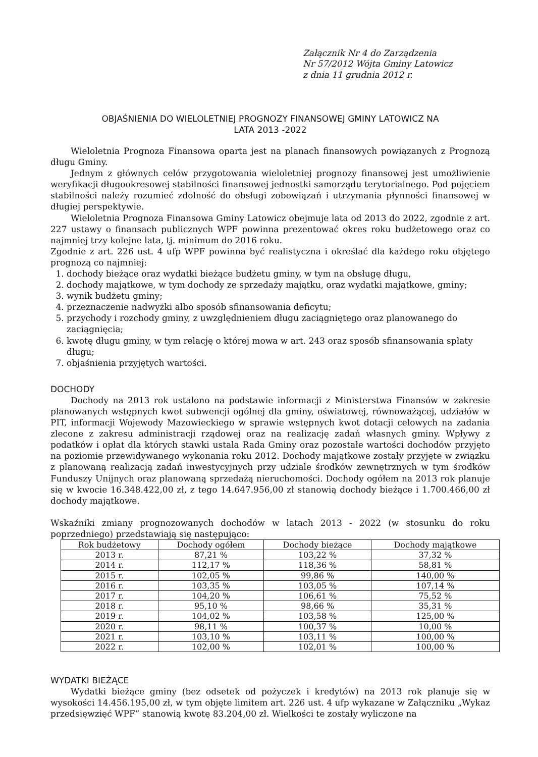Załącznik Nr 4 do Zarządzenia
Nr 57/2012 Wójta Gminy Latowicz
z dnia 11 grudnia 2012 r.
OBJAŚNIENIA DO WIELOLETNIEJ PROGNOZY FINANSOWEJ GMINY LATOWICZ NA
LATA 2013 -2022
Wieloletnia Prognoza Finansowa oparta jest na planach finansowych powiązanych z Prognozą długu Gminy.
Jednym z głównych celów przygotowania wieloletniej prognozy finansowej jest umożliwienie weryfikacji długookresowej stabilności finansowej jednostki samorządu terytorialnego. Pod pojęciem stabilności należy rozumieć zdolność do obsługi zobowiązań i utrzymania płynności finansowej w długiej perspektywie.
Wieloletnia Prognoza Finansowa Gminy Latowicz obejmuje lata od 2013 do 2022, zgodnie z art. 227 ustawy o finansach publicznych WPF powinna prezentować okres roku budżetowego oraz co najmniej trzy kolejne lata, tj. minimum do 2016 roku.
Zgodnie z art. 226 ust. 4 ufp WPF powinna być realistyczna i określać dla każdego roku objętego prognozą co najmniej:
1. dochody bieżące oraz wydatki bieżące budżetu gminy, w tym na obsługę długu,
2. dochody majątkowe, w tym dochody ze sprzedaży majątku, oraz wydatki majątkowe, gminy;
3. wynik budżetu gminy;
4. przeznaczenie nadwyżki albo sposób sfinansowania deficytu;
5. przychody i rozchody gminy, z uwzględnieniem długu zaciągniętego oraz planowanego do zaciągnięcia;
6. kwotę długu gminy, w tym relację o której mowa w art. 243 oraz sposób sfinansowania spłaty długu;
7. objaśnienia przyjętych wartości.
DOCHODY
Dochody na 2013 rok ustalono na podstawie informacji z Ministerstwa Finansów w zakresie planowanych wstępnych kwot subwencji ogólnej dla gminy, oświatowej, równoważącej, udziałów w PIT, informacji Wojewody Mazowieckiego w sprawie wstępnych kwot dotacji celowych na zadania zlecone z zakresu administracji rządowej oraz na realizację zadań własnych gminy. Wpływy z podatków i opłat dla których stawki ustala Rada Gminy oraz pozostałe wartości dochodów przyjęto na poziomie przewidywanego wykonania roku 2012. Dochody majątkowe zostały przyjęte w związku z planowaną realizacją zadań inwestycyjnych przy udziale środków zewnętrznych w tym środków Funduszy Unijnych oraz planowaną sprzedażą nieruchomości. Dochody ogółem na 2013 rok planuje się w kwocie 16.348.422,00 zł, z tego 14.647.956,00 zł stanowią dochody bieżące i 1.700.466,00 zł dochody majątkowe.
Wskaźniki zmiany prognozowanych dochodów w latach 2013 - 2022 (w stosunku do roku poprzedniego) przedstawiają się następująco:
| Rok budżetowy | Dochody ogółem | Dochody bieżące | Dochody majątkowe |
| --- | --- | --- | --- |
| 2013 r. | 87,21 % | 103,22 % | 37,32 % |
| 2014 r. | 112,17 % | 118,36 % | 58,81 % |
| 2015 r. | 102,05 % | 99,86 % | 140,00 % |
| 2016 r. | 103,35 % | 103,05 % | 107,14 % |
| 2017 r. | 104,20 % | 106,61 % | 75,52 % |
| 2018 r. | 95,10 % | 98,66 % | 35,31 % |
| 2019 r. | 104,02 % | 103,58 % | 125,00 % |
| 2020 r. | 98,11 % | 100,37 % | 10,00 % |
| 2021 r. | 103,10 % | 103,11 % | 100,00 % |
| 2022 r. | 102,00 % | 102,01 % | 100,00 % |
WYDATKI BIEŻĄCE
Wydatki bieżące gminy (bez odsetek od pożyczek i kredytów) na 2013 rok planuje się w wysokości 14.456.195,00 zł, w tym objęte limitem art. 226 ust. 4 ufp wykazane w Załączniku „Wykaz przedsięwzięć WPF” stanowią kwotę 83.204,00 zł. Wielkości te zostały wyliczone na